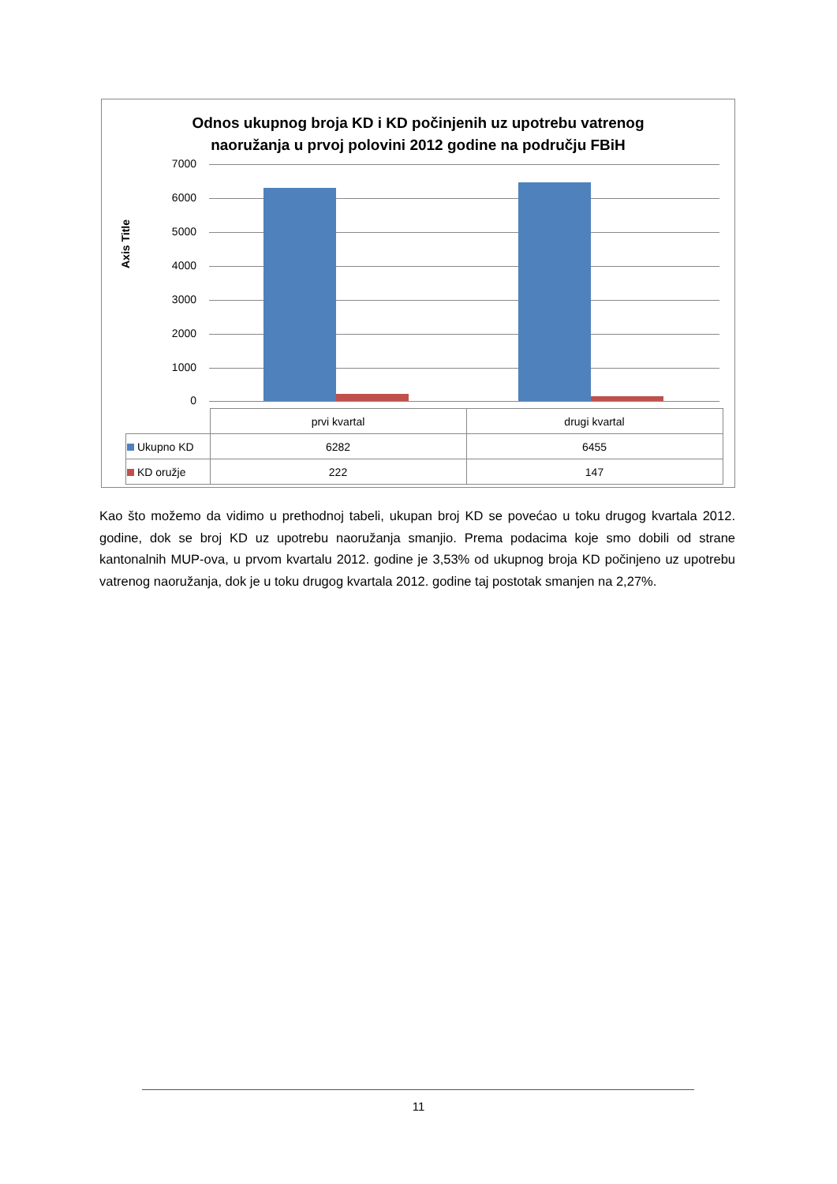Odnos ukupnog broja KD i KD počinjenih uz upotrebu vatrenog
naoružanja u prvoj polovini 2012 godine na području FBiH
Axis Title
7000
6000
5000
4000
3000
2000
1000
0
| | prvi kvartal | drugi kvartal |
| --- | --- | --- |
| Ukupno KD | 6282 | 6455 |
| KD oružje | 222 | 147 |
Kao što možemo da vidimo u prethodnoj tabeli, ukupan broj KD se povećao u toku drugog kvartala 2012. godine, dok se broj KD uz upotrebu naoružanja smanjio. Prema podacima koje smo dobili od strane kantonalnih MUP-ova, u prvom kvartalu 2012. godine je 3,53% od ukupnog broja KD počinjeno uz upotrebu vatrenog naoružanja, dok je u toku drugog kvartala 2012. godine taj postotak smanjen na 2,27%.
11